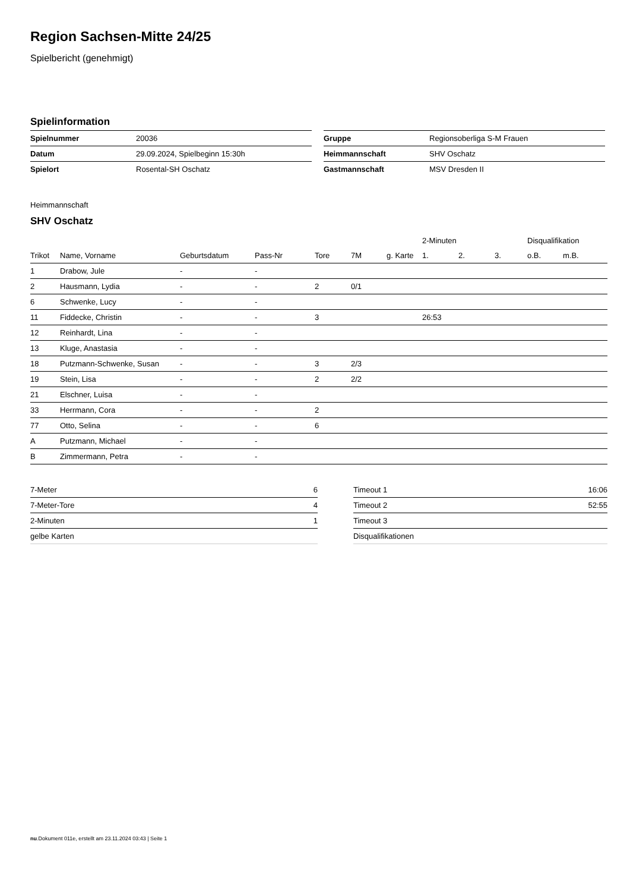Region Sachsen-Mitte 24/25
Spielbericht (genehmigt)
Spielinformation
| Spielnummer | 20036 |
| Datum | 29.09.2024, Spielbeginn 15:30h |
| Spielort | Rosental-SH Oschatz |
| Gruppe | Regionsoberliga S-M Frauen |
| Heimmannschaft | SHV Oschatz |
| Gastmannschaft | MSV Dresden II |
Heimmannschaft
SHV Oschatz
| | | | | | | | 2-Minuten | | | Disqualifikation | |
| --- | --- | --- | --- | --- | --- | --- | --- | --- | --- | --- | --- |
| Trikot | Name, Vorname | Geburtsdatum | Pass-Nr | Tore | 7M | g. Karte | 1. | 2. | 3. | o.B. | m.B. |
| 1 | Drabow, Jule | - | - | | | | | | | | |
| 2 | Hausmann, Lydia | - | - | 2 | 0/1 | | | | | | |
| 6 | Schwenke, Lucy | - | - | | | | | | | | |
| 11 | Fiddecke, Christin | - | - | 3 | | | 26:53 | | | | |
| 12 | Reinhardt, Lina | - | - | | | | | | | | |
| 13 | Kluge, Anastasia | - | - | | | | | | | | |
| 18 | Putzmann-Schwenke, Susan | - | - | 3 | 2/3 | | | | | | |
| 19 | Stein, Lisa | - | - | 2 | 2/2 | | | | | | |
| 21 | Elschner, Luisa | - | - | | | | | | | | |
| 33 | Herrmann, Cora | - | - | 2 | | | | | | | |
| 77 | Otto, Selina | - | - | 6 | | | | | | | |
| A | Putzmann, Michael | - | - | | | | | | | | |
| B | Zimmermann, Petra | - | - | | | | | | | | |
| 7-Meter | 6 |
| 7-Meter-Tore | 4 |
| 2-Minuten | 1 |
| gelbe Karten | |
| Timeout 1 | 16:06 |
| Timeout 2 | 52:55 |
| Timeout 3 | |
| Disqualifikationen | |
nu.Dokument 011e, erstellt am 23.11.2024 03:43 | Seite 1